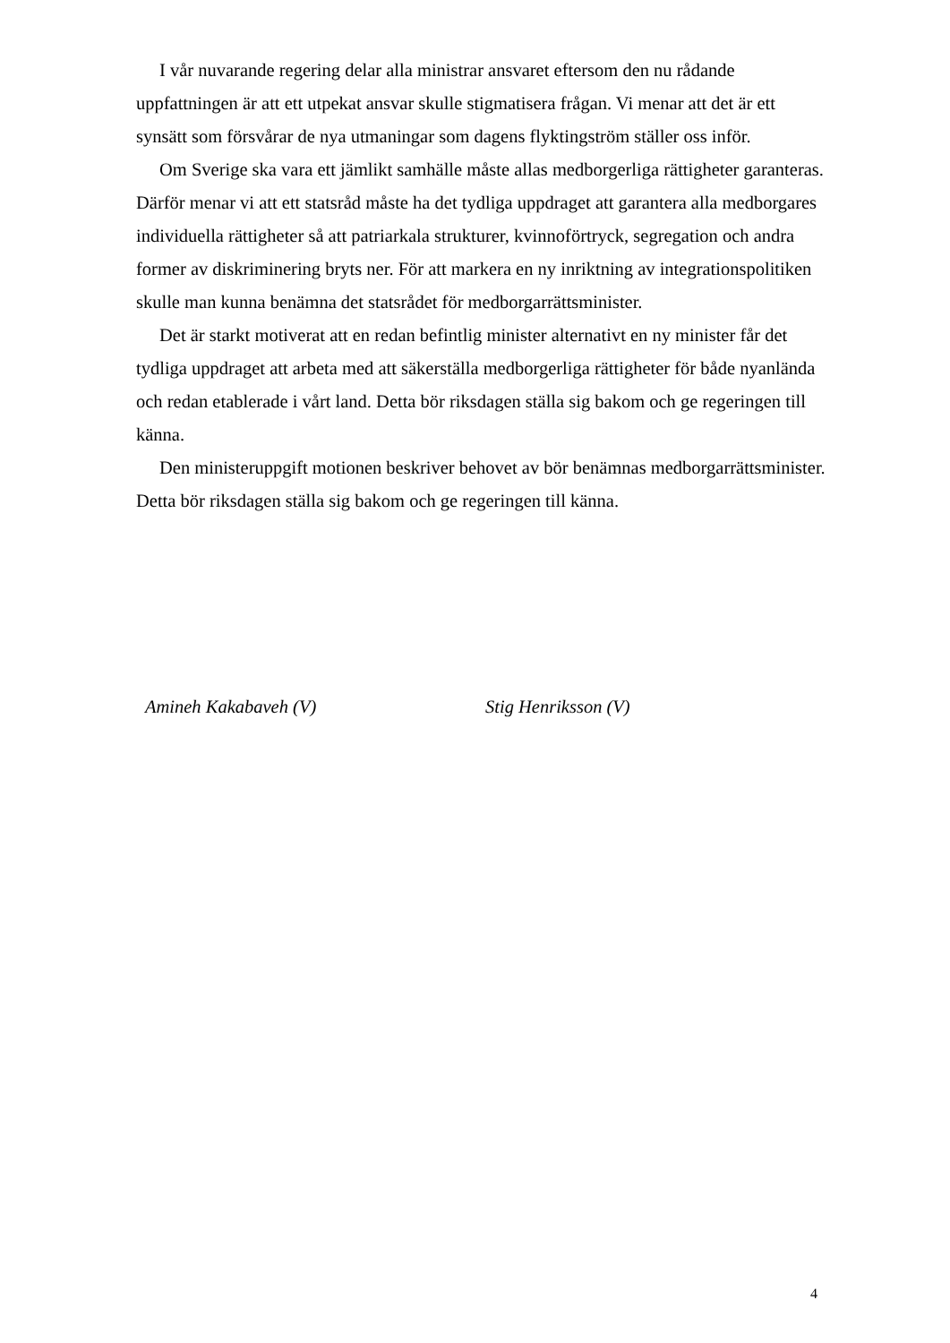I vår nuvarande regering delar alla ministrar ansvaret eftersom den nu rådande uppfattningen är att ett utpekat ansvar skulle stigmatisera frågan. Vi menar att det är ett synsätt som försvårar de nya utmaningar som dagens flyktingström ställer oss inför.
Om Sverige ska vara ett jämlikt samhälle måste allas medborgerliga rättigheter garanteras. Därför menar vi att ett statsråd måste ha det tydliga uppdraget att garantera alla medborgares individuella rättigheter så att patriarkala strukturer, kvinnoförtryck, segregation och andra former av diskriminering bryts ner. För att markera en ny inriktning av integrationspolitiken skulle man kunna benämna det statsrådet för medborgarrättsminister.
Det är starkt motiverat att en redan befintlig minister alternativt en ny minister får det tydliga uppdraget att arbeta med att säkerställa medborgerliga rättigheter för både nyanlända och redan etablerade i vårt land. Detta bör riksdagen ställa sig bakom och ge regeringen till känna.
Den ministeruppgift motionen beskriver behovet av bör benämnas medborgarrättsminister. Detta bör riksdagen ställa sig bakom och ge regeringen till känna.
Amineh Kakabaveh (V) Stig Henriksson (V)
4